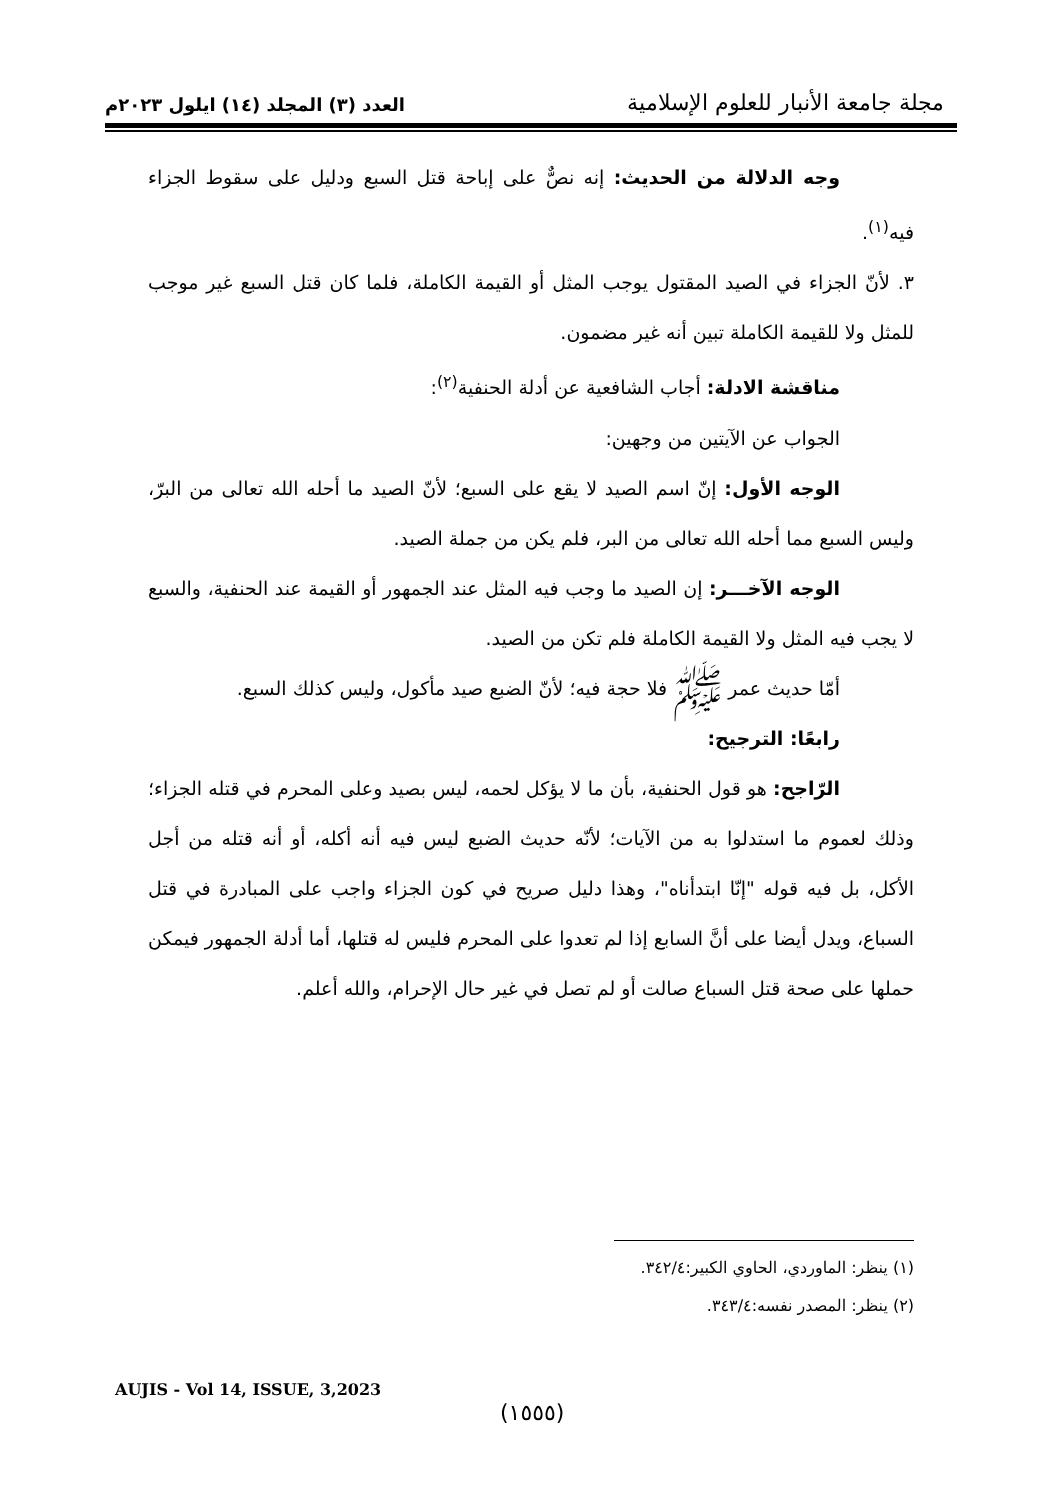العدد (٣) المجلد (١٤) ايلول ٢٠٢٣م
مجلة جامعة الأنبار للعلوم الإسلامية
وجه الدلالة من الحديث: إنه نصٌّ على إباحة قتل السبع ودليل على سقوط الجزاء فيه<sup>(١)</sup>.
٣. لأنّ الجزاء في الصيد المقتول يوجب المثل أو القيمة الكاملة، فلما كان قتل السبع غير موجب للمثل ولا للقيمة الكاملة تبين أنه غير مضمون.
مناقشة الادلة: أجاب الشافعية عن أدلة الحنفية<sup>(٢)</sup>:
الجواب عن الآيتين من وجهين:
الوجه الأول: إنّ اسم الصيد لا يقع على السبع؛ لأنّ الصيد ما أحله الله تعالى من البرّ، وليس السبع مما أحله الله تعالى من البر، فلم يكن من جملة الصيد.
الوجه الآخـــر: إن الصيد ما وجب فيه المثل عند الجمهور أو القيمة عند الحنفية، والسبع لا يجب فيه المثل ولا القيمة الكاملة فلم تكن من الصيد.
أمّا حديث عمر ﷺ فلا حجة فيه؛ لأنّ الضبع صيد مأكول، وليس كذلك السبع.
رابعًا: الترجيح:
الرّاجح: هو قول الحنفية، بأن ما لا يؤكل لحمه، ليس بصيد وعلى المحرم في قتله الجزاء؛ وذلك لعموم ما استدلوا به من الآيات؛ لأنّه حديث الضبع ليس فيه أنه أكله، أو أنه قتله من أجل الأكل، بل فيه قوله "إنّا ابتدأناه"، وهذا دليل صريح في كون الجزاء واجب على المبادرة في قتل السباع، ويدل أيضا على أنَّ السابع إذا لم تعدوا على المحرم فليس له قتلها، أما أدلة الجمهور فيمكن حملها على صحة قتل السباع صالت أو لم تصل في غير حال الإحرام، والله أعلم.
(١) ينظر: الماوردي، الحاوي الكبير:٣٤٢/٤.
(٢) ينظر: المصدر نفسه:٣٤٣/٤.
AUJIS - Vol 14, ISSUE, 3,2023
(١٥٥٥)